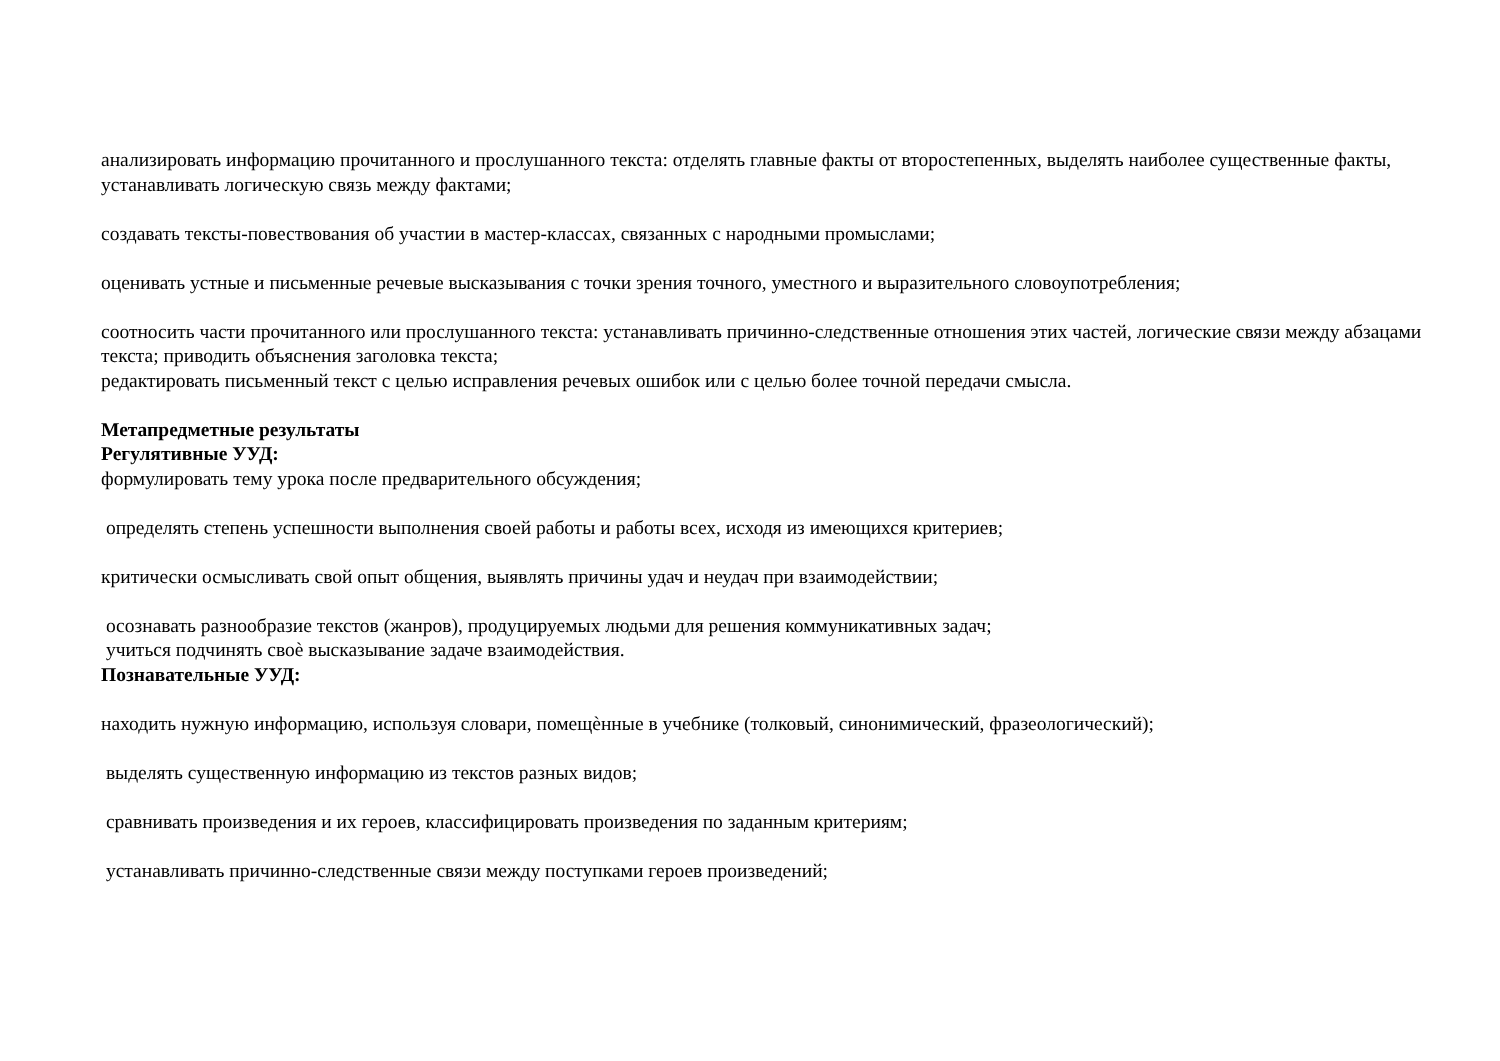анализировать информацию прочитанного и прослушанного текста: отделять главные факты от второстепенных, выделять наиболее существенные факты, устанавливать логическую связь между фактами;
создавать тексты-повествования об участии в мастер-классах, связанных с народными промыслами;
оценивать устные и письменные речевые высказывания с точки зрения точного, уместного и выразительного словоупотребления;
соотносить части прочитанного или прослушанного текста: устанавливать причинно-следственные отношения этих частей, логические связи между абзацами текста; приводить объяснения заголовка текста;
редактировать письменный текст с целью исправления речевых ошибок или с целью более точной передачи смысла.
Метапредметные результаты
Регулятивные УУД:
формулировать тему урока после предварительного обсуждения;
определять степень успешности выполнения своей работы и работы всех, исходя из имеющихся критериев;
критически осмысливать свой опыт общения, выявлять причины удач и неудач при взаимодействии;
осознавать разнообразие текстов (жанров), продуцируемых людьми для решения коммуникативных задач;
учиться подчинять своѐ высказывание задаче взаимодействия.
Познавательные УУД:
находить нужную информацию, используя словари, помещѐнные в учебнике (толковый, синонимический, фразеологический);
выделять существенную информацию из текстов разных видов;
сравнивать произведения и их героев, классифицировать произведения по заданным критериям;
устанавливать причинно-следственные связи между поступками героев произведений;